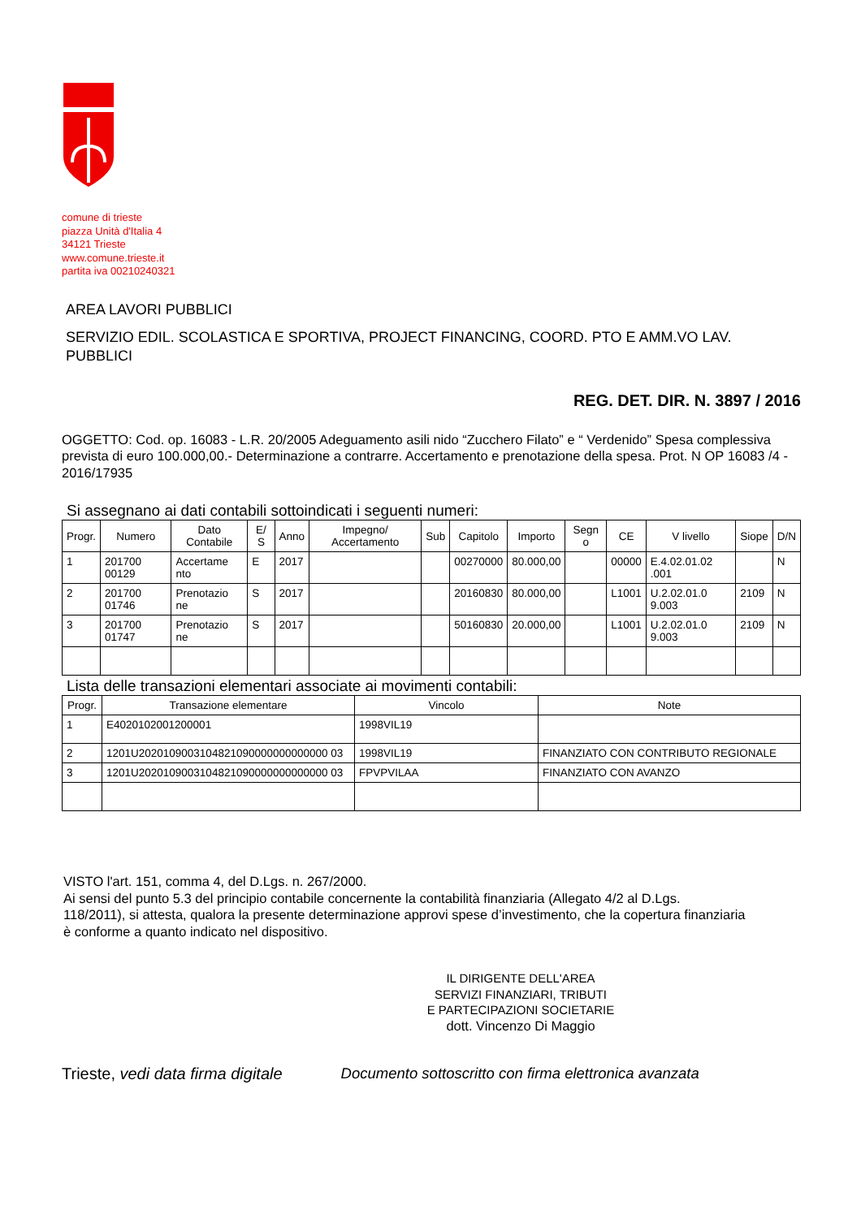comune di trieste
piazza Unità d'Italia 4
34121 Trieste
www.comune.trieste.it
partita iva 00210240321
AREA LAVORI PUBBLICI
SERVIZIO EDIL. SCOLASTICA E SPORTIVA, PROJECT FINANCING, COORD. PTO E AMM.VO LAV. PUBBLICI
REG. DET. DIR. N. 3897 / 2016
OGGETTO: Cod. op. 16083 - L.R. 20/2005 Adeguamento asili nido “Zucchero Filato” e “ Verdenido” Spesa complessiva prevista di euro 100.000,00.- Determinazione a contrarre. Accertamento e prenotazione della spesa. Prot. N OP 16083 /4 - 2016/17935
Si assegnano ai dati contabili sottoindicati i seguenti numeri:
| Progr. | Numero | Dato Contabile | E/ S | Anno | Impegno/ Accertamento | Sub | Capitolo | Importo | Segn o | CE | V livello | Siope | D/N |
| --- | --- | --- | --- | --- | --- | --- | --- | --- | --- | --- | --- | --- | --- |
| 1 | 201700 00129 | Accertame nto | E | 2017 | | | 00270000 | 80.000,00 | | 00000 | E.4.02.01.02 .001 | | N |
| 2 | 201700 01746 | Prenotazio ne | S | 2017 | | | 20160830 | 80.000,00 | | L1001 | U.2.02.01.0 9.003 | 2109 | N |
| 3 | 201700 01747 | Prenotazio ne | S | 2017 | | | 50160830 | 20.000,00 | | L1001 | U.2.02.01.0 9.003 | 2109 | N |
Lista delle transazioni elementari associate ai movimenti contabili:
| Progr. | Transazione elementare | Vincolo | Note |
| --- | --- | --- | --- |
| 1 | E4020102001200001 | 1998VIL19 | |
| 2 | 1201U2020109003104821090000000000000 03 | 1998VIL19 | FINANZIATO CON CONTRIBUTO REGIONALE |
| 3 | 1201U2020109003104821090000000000000 03 | FPVPVILAA | FINANZIATO CON AVANZO |
VISTO l'art. 151, comma 4, del D.Lgs. n. 267/2000.
Ai sensi del punto 5.3 del principio contabile concernente la contabilità finanziaria (Allegato 4/2 al D.Lgs. 118/2011), si attesta, qualora la presente determinazione approvi spese d’investimento, che la copertura finanziaria è conforme a quanto indicato nel dispositivo.
IL DIRIGENTE DELL'AREA
SERVIZI FINANZIARI, TRIBUTI
E PARTECIPAZIONI SOCIETARIE
dott. Vincenzo Di Maggio
Trieste, vedi data firma digitale
Documento sottoscritto con firma elettronica avanzata